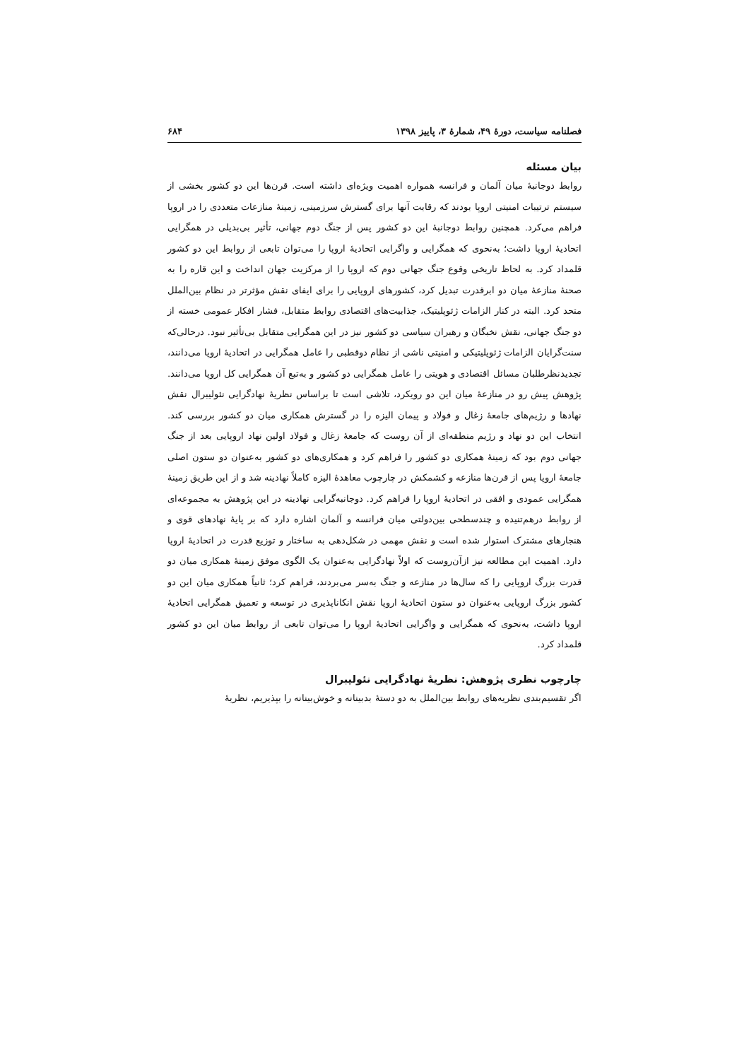فصلنامه سیاست، دورهٔ ۴۹، شمارهٔ ۳، پاییز ۱۳۹۸ ۶۸۴
بیان مسئله
روابط دوجانبهٔ میان آلمان و فرانسه همواره اهمیت ویژه‌ای داشته است. قرن‌ها این دو کشور بخشی از سیستم ترتیبات امنیتی اروپا بودند که رقابت آنها برای گسترش سرزمینی، زمینهٔ منازعات متعددی را در اروپا فراهم می‌کرد. همچنین روابط دوجانبهٔ این دو کشور پس از جنگ دوم جهانی، تأثیر بی‌بدیلی در همگرایی اتحادیهٔ اروپا داشت؛ به‌نحوی که همگرایی و واگرایی اتحادیهٔ اروپا را می‌توان تابعی از روابط این دو کشور قلمداد کرد. به لحاظ تاریخی وقوع جنگ جهانی دوم که اروپا را از مرکزیت جهان انداخت و این قاره را به صحنهٔ منازعهٔ میان دو ابرقدرت تبدیل کرد، کشورهای اروپایی را برای ایفای نقش مؤثرتر در نظام بین‌الملل متحد کرد. البته در کنار الزامات ژئوپلیتیک، جذابیت‌های اقتصادی روابط متقابل، فشار افکار عمومی خسته از دو جنگ جهانی، نقش نخبگان و رهبران سیاسی دو کشور نیز در این همگرایی متقابل بی‌تأثیر نبود. درحالی‌که سنت‌گرایان الزامات ژئوپلیتیکی و امنیتی ناشی از نظام دوقطبی را عامل همگرایی در اتحادیهٔ اروپا می‌دانند، تجدیدنظرطلبان مسائل اقتصادی و هویتی را عامل همگرایی دو کشور و به‌تبع آن همگرایی کل اروپا می‌دانند. پژوهش پیش رو در منازعهٔ میان این دو رویکرد، تلاشی است تا براساس نظریهٔ نهادگرایی نئولیبرال نقش نهادها و رژیم‌های جامعهٔ زغال و فولاد و پیمان الیزه را در گسترش همکاری میان دو کشور بررسی کند. انتخاب این دو نهاد و رژیم منطقه‌ای از آن روست که جامعهٔ زغال و فولاد اولین نهاد اروپایی بعد از جنگ جهانی دوم بود که زمینهٔ همکاری دو کشور را فراهم کرد و همکاری‌های دو کشور به‌عنوان دو ستون اصلی جامعهٔ اروپا پس از قرن‌ها منازعه و کشمکش در چارچوب معاهدهٔ الیزه کاملاً نهادینه شد و از این طریق زمینهٔ همگرایی عمودی و افقی در اتحادیهٔ اروپا را فراهم کرد. دوجانبه‌گرایی نهادینه در این پژوهش به مجموعه‌ای از روابط درهم‌تنیده و چندسطحی بین‌دولتی میان فرانسه و آلمان اشاره دارد که بر پایهٔ نهادهای قوی و هنجارهای مشترک استوار شده است و نقش مهمی در شکل‌دهی به ساختار و توزیع قدرت در اتحادیهٔ اروپا دارد. اهمیت این مطالعه نیز ازآن‌روست که اولاً نهادگرایی به‌عنوان یک الگوی موفق زمینهٔ همکاری میان دو قدرت بزرگ اروپایی را که سال‌ها در منازعه و جنگ به‌سر می‌بردند، فراهم کرد؛ ثانیاً همکاری میان این دو کشور بزرگ اروپایی به‌عنوان دو ستون اتحادیهٔ اروپا نقش انکاناپذیری در توسعه و تعمیق همگرایی اتحادیهٔ اروپا داشت، به‌نحوی که همگرایی و واگرایی اتحادیهٔ اروپا را می‌توان تابعی از روابط میان این دو کشور قلمداد کرد.
چارچوب نظری پژوهش: نظریهٔ نهادگرایی نئولیبرال
اگر تقسیم‌بندی نظریه‌های روابط بین‌الملل به دو دستهٔ بدبینانه و خوش‌بینانه را بپذیریم، نظریهٔ